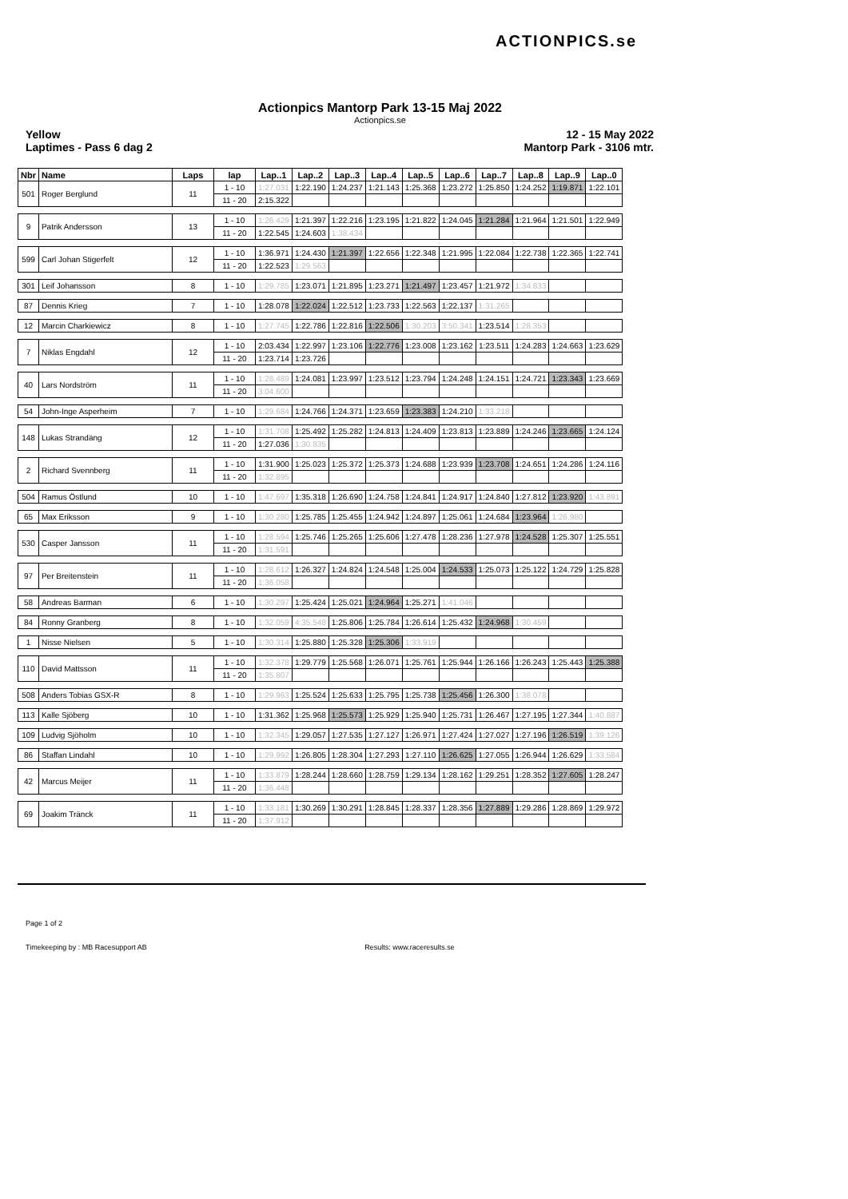ACTIONPICS.se
Actionpics Mantorp Park 13-15 Maj 2022
Actionpics.se
Yellow
Laptimes - Pass 6 dag 2
12 - 15 May 2022
Mantorp Park - 3106 mtr.
| Nbr | Name | Laps | lap | Lap..1 | Lap..2 | Lap..3 | Lap..4 | Lap..5 | Lap..6 | Lap..7 | Lap..8 | Lap..9 | Lap..0 |
| --- | --- | --- | --- | --- | --- | --- | --- | --- | --- | --- | --- | --- | --- |
| 501 | Roger Berglund | 11 | 1 - 10 | 1:27.031 | 1:22.190 | 1:24.237 | 1:21.143 | 1:25.368 | 1:23.272 | 1:25.850 | 1:24.252 | 1:19.871 | 1:22.101 |
| | | | 11 - 20 | 2:15.322 | | | | | | | | | |
| 9 | Patrik Andersson | 13 | 1 - 10 | 1:26.429 | 1:21.397 | 1:22.216 | 1:23.195 | 1:21.822 | 1:24.045 | 1:21.284 | 1:21.964 | 1:21.501 | 1:22.949 |
| | | | 11 - 20 | 1:22.545 | 1:24.603 | 1:38.434 | | | | | | | |
| 599 | Carl Johan Stigerfelt | 12 | 1 - 10 | 1:36.971 | 1:24.430 | 1:21.397 | 1:22.656 | 1:22.348 | 1:21.995 | 1:22.084 | 1:22.738 | 1:22.365 | 1:22.741 |
| | | | 11 - 20 | 1:22.523 | 1:29.563 | | | | | | | | |
| 301 | Leif Johansson | 8 | 1 - 10 | 1:29.785 | 1:23.071 | 1:21.895 | 1:23.271 | 1:21.497 | 1:23.457 | 1:21.972 | 1:34.833 | | |
| 87 | Dennis Krieg | 7 | 1 - 10 | 1:28.078 | 1:22.024 | 1:22.512 | 1:23.733 | 1:22.563 | 1:22.137 | 1:31.265 | | | |
| 12 | Marcin Charkiewicz | 8 | 1 - 10 | 1:27.745 | 1:22.786 | 1:22.816 | 1:22.506 | 1:30.203 | 3:50.341 | 1:23.514 | 1:28.353 | | |
| 7 | Niklas Engdahl | 12 | 1 - 10 | 2:03.434 | 1:22.997 | 1:23.106 | 1:22.776 | 1:23.008 | 1:23.162 | 1:23.511 | 1:24.283 | 1:24.663 | 1:23.629 |
| | | | 11 - 20 | 1:23.714 | 1:23.726 | | | | | | | | |
| 40 | Lars Nordström | 11 | 1 - 10 | 1:28.489 | 1:24.081 | 1:23.997 | 1:23.512 | 1:23.794 | 1:24.248 | 1:24.151 | 1:24.721 | 1:23.343 | 1:23.669 |
| | | | 11 - 20 | 3:04.600 | | | | | | | | | |
| 54 | John-Inge Asperheim | 7 | 1 - 10 | 1:29.684 | 1:24.766 | 1:24.371 | 1:23.659 | 1:23.383 | 1:24.210 | 1:33.218 | | | |
| 148 | Lukas Strandäng | 12 | 1 - 10 | 1:31.708 | 1:25.492 | 1:25.282 | 1:24.813 | 1:24.409 | 1:23.813 | 1:23.889 | 1:24.246 | 1:23.665 | 1:24.124 |
| | | | 11 - 20 | 1:27.036 | 1:30.835 | | | | | | | | |
| 2 | Richard Svennberg | 11 | 1 - 10 | 1:31.900 | 1:25.023 | 1:25.372 | 1:25.373 | 1:24.688 | 1:23.939 | 1:23.708 | 1:24.651 | 1:24.286 | 1:24.116 |
| | | | 11 - 20 | 1:32.895 | | | | | | | | | |
| 504 | Ramus Östlund | 10 | 1 - 10 | 1:47.697 | 1:35.318 | 1:26.690 | 1:24.758 | 1:24.841 | 1:24.917 | 1:24.840 | 1:27.812 | 1:23.920 | 1:43.891 |
| 65 | Max Eriksson | 9 | 1 - 10 | 1:30.280 | 1:25.785 | 1:25.455 | 1:24.942 | 1:24.897 | 1:25.061 | 1:24.684 | 1:23.964 | 1:26.980 | |
| 530 | Casper Jansson | 11 | 1 - 10 | 1:28.594 | 1:25.746 | 1:25.265 | 1:25.606 | 1:27.478 | 1:28.236 | 1:27.978 | 1:24.528 | 1:25.307 | 1:25.551 |
| | | | 11 - 20 | 1:31.591 | | | | | | | | | |
| 97 | Per Breitenstein | 11 | 1 - 10 | 1:28.612 | 1:26.327 | 1:24.824 | 1:24.548 | 1:25.004 | 1:24.533 | 1:25.073 | 1:25.122 | 1:24.729 | 1:25.828 |
| | | | 11 - 20 | 1:36.058 | | | | | | | | | |
| 58 | Andreas Barman | 6 | 1 - 10 | 1:30.297 | 1:25.424 | 1:25.021 | 1:24.964 | 1:25.271 | 1:41.046 | | | | |
| 84 | Ronny Granberg | 8 | 1 - 10 | 1:32.059 | 4:35.548 | 1:25.806 | 1:25.784 | 1:26.614 | 1:25.432 | 1:24.968 | 1:30.459 | | |
| 1 | Nisse Nielsen | 5 | 1 - 10 | 1:30.314 | 1:25.880 | 1:25.328 | 1:25.306 | 1:33.919 | | | | | |
| 110 | David Mattsson | 11 | 1 - 10 | 1:32.378 | 1:29.779 | 1:25.568 | 1:26.071 | 1:25.761 | 1:25.944 | 1:26.166 | 1:26.243 | 1:25.443 | 1:25.388 |
| | | | 11 - 20 | 1:35.807 | | | | | | | | | |
| 508 | Anders Tobias GSX-R | 8 | 1 - 10 | 1:29.963 | 1:25.524 | 1:25.633 | 1:25.795 | 1:25.738 | 1:25.456 | 1:26.300 | 1:38.078 | | |
| 113 | Kalle Sjöberg | 10 | 1 - 10 | 1:31.362 | 1:25.968 | 1:25.573 | 1:25.929 | 1:25.940 | 1:25.731 | 1:26.467 | 1:27.195 | 1:27.344 | 1:40.887 |
| 109 | Ludvig Sjöholm | 10 | 1 - 10 | 1:32.345 | 1:29.057 | 1:27.535 | 1:27.127 | 1:26.971 | 1:27.424 | 1:27.027 | 1:27.196 | 1:26.519 | 1:39.126 |
| 86 | Staffan Lindahl | 10 | 1 - 10 | 1:29.992 | 1:26.805 | 1:28.304 | 1:27.293 | 1:27.110 | 1:26.625 | 1:27.055 | 1:26.944 | 1:26.629 | 1:33.584 |
| 42 | Marcus Meijer | 11 | 1 - 10 | 1:33.879 | 1:28.244 | 1:28.660 | 1:28.759 | 1:29.134 | 1:28.162 | 1:29.251 | 1:28.352 | 1:27.605 | 1:28.247 |
| | | | 11 - 20 | 1:36.448 | | | | | | | | | |
| 69 | Joakim Tränck | 11 | 1 - 10 | 1:33.181 | 1:30.269 | 1:30.291 | 1:28.845 | 1:28.337 | 1:28.356 | 1:27.889 | 1:29.286 | 1:28.869 | 1:29.972 |
| | | | 11 - 20 | 1:37.912 | | | | | | | | | |
Page 1 of 2
Timekeeping by : MB Racesupport AB Results: www.raceresults.se